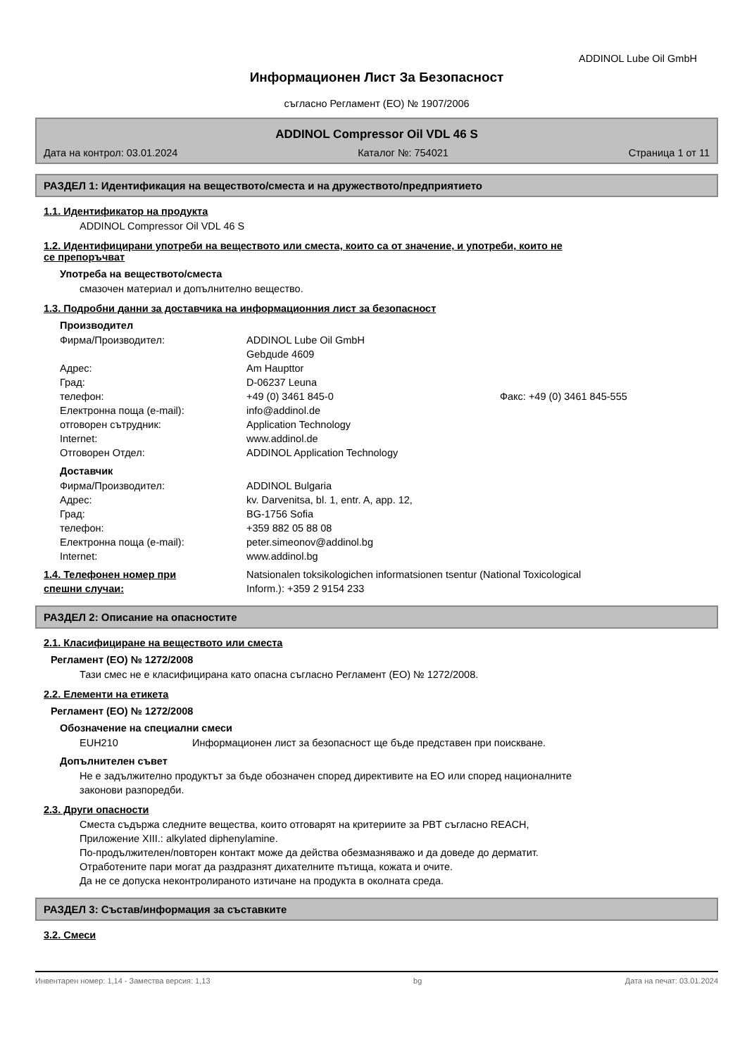ADDINOL Lube Oil GmbH
Информационен Лист За Безопасност
съгласно Регламент (ЕО) № 1907/2006
ADDINOL Compressor Oil VDL 46 S
Дата на контрол: 03.01.2024 Каталог №: 754021 Страница 1 от 11
РАЗДЕЛ 1: Идентификация на веществото/сместа и на дружеството/предприятието
1.1. Идентификатор на продукта
ADDINOL Compressor Oil VDL 46 S
1.2. Идентифицирани употреби на веществото или сместа, които са от значение, и употреби, които не
се препоръчват
Употреба на веществото/сместа
смазочен материал и допълнително вещество.
1.3. Подробни данни за доставчика на информационния лист за безопасност
Производител
Фирма/Производител: ADDINOL Lube Oil GmbH
Gebдude 4609 Адрес: Am Haupttor Град: D-06237 Leuna телефон: +49 (0) 3461 845-0 Факс: +49 (0) 3461 845-555 Електронна поща (e-mail): info@addinol.de отговорен сътрудник: Application Technology Internet: www.addinol.de Отговорен Отдел: ADDINOL Application Technology
Доставчик
Фирма/Производител: ADDINOL Bulgaria Адрес: kv. Darvenitsa, bl. 1, entr. A, app. 12, Град: BG-1756 Sofia телефон: +359 882 05 88 08 Електронна поща (e-mail): peter.simeonov@addinol.bg Internet: www.addinol.bg
1.4. Телефонен номер при
спешни случаи:
Natsionalen toksikologichen informatsionen tsentur (National Toxicological
Inform.): +359 2 9154 233
РАЗДЕЛ 2: Описание на опасностите
2.1. Класифициране на веществото или сместа
Регламент (ЕО) № 1272/2008
Тази смес не е класифицирана като опасна съгласно Регламент (ЕО) № 1272/2008.
2.2. Елементи на етикета
Регламент (ЕО) № 1272/2008
Обозначение на специални смеси
EUH210 Информационен лист за безопасност ще бъде представен при поискване.
Допълнителен съвет
Не е задължително продуктът за бъде обозначен според директивите на ЕО или според националните
законови разпоредби.
2.3. Други опасности
Сместа съдържа следните вещества, които отговарят на критериите за PBT съгласно REACH,
Приложение XIII.: alkylated diphenylamine.
По-продължителен/повторен контакт може да действа обезмазняважо и да доведе до дерматит.
Отработените пари могат да раздразнят дихателните пътища, кожата и очите.
Да не се допуска неконтролираното изтичане на продукта в околната среда.
РАЗДЕЛ 3: Състав/информация за съставките
3.2. Смеси
Инвентарен номер: 1,14 - Замества версия: 1,13 bg Дата на печат: 03.01.2024